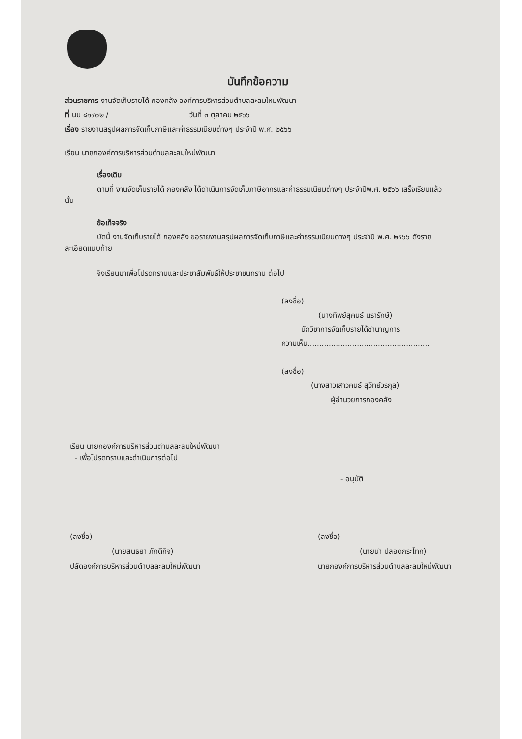บันทึกข้อความ
ส่วนราชการ งานจัดเก็บรายได้ กองคลัง องค์การบริหารส่วนตำบลละลมใหม่พัฒนา
ที่ นม ๘๑๙๐๒ / วันที่ ๓ ตุลาคม ๒๕๖๖
เรื่อง รายงานสรุปผลการจัดเก็บภาษีและค่าธรรมเนียมต่างๆ ประจำปี พ.ศ. ๒๕๖๖
เรียน นายกองค์การบริหารส่วนตำบลละลมใหม่พัฒนา
เรื่องเดิม
ตามที่ งานจัดเก็บรายได้ กองคลัง ได้ดำเนินการจัดเก็บภาษีอากรและค่าธรรมเนียมต่างๆ ประจำปีพ.ศ. ๒๕๖๖ เสร็จเรียบแล้ว นั้น
ข้อเท็จจริง
บัดนี้ งานจัดเก็บรายได้ กองคลัง ขอรายงานสรุปผลการจัดเก็บภาษีและค่าธรรมเนียมต่างๆ ประจำปี พ.ศ. ๒๕๖๖ ดังรายละเอียดแนบท้าย
จึงเรียนมาเพื่อโปรดทราบและประชาสัมพันธ์ให้ประชาชนทราบ ต่อไป
(ลงชื่อ)
(นางทิพย์สุคนธ์ นรารักษ์)
นักวิชาการจัดเก็บรายได้ชำนาญการ
ความเห็น....................................................
(ลงชื่อ)
(นางสาวเสาวคนธ์ สุวิทย์วรกุล)
ผู้อำนวยการกองคลัง
เรียน นายกองค์การบริหารส่วนตำบลละลมใหม่พัฒนา
- เพื่อโปรดทราบและดำเนินการต่อไป
- อนุมัติ
(ลงชื่อ)
(นายสนธยา ภักดีกิจ)
ปลัดองค์การบริหารส่วนตำบลละลมใหม่พัฒนา
(ลงชื่อ)
(นายนำ ปลอดกระโทก)
นายกองค์การบริหารส่วนตำบลละลมใหม่พัฒนา